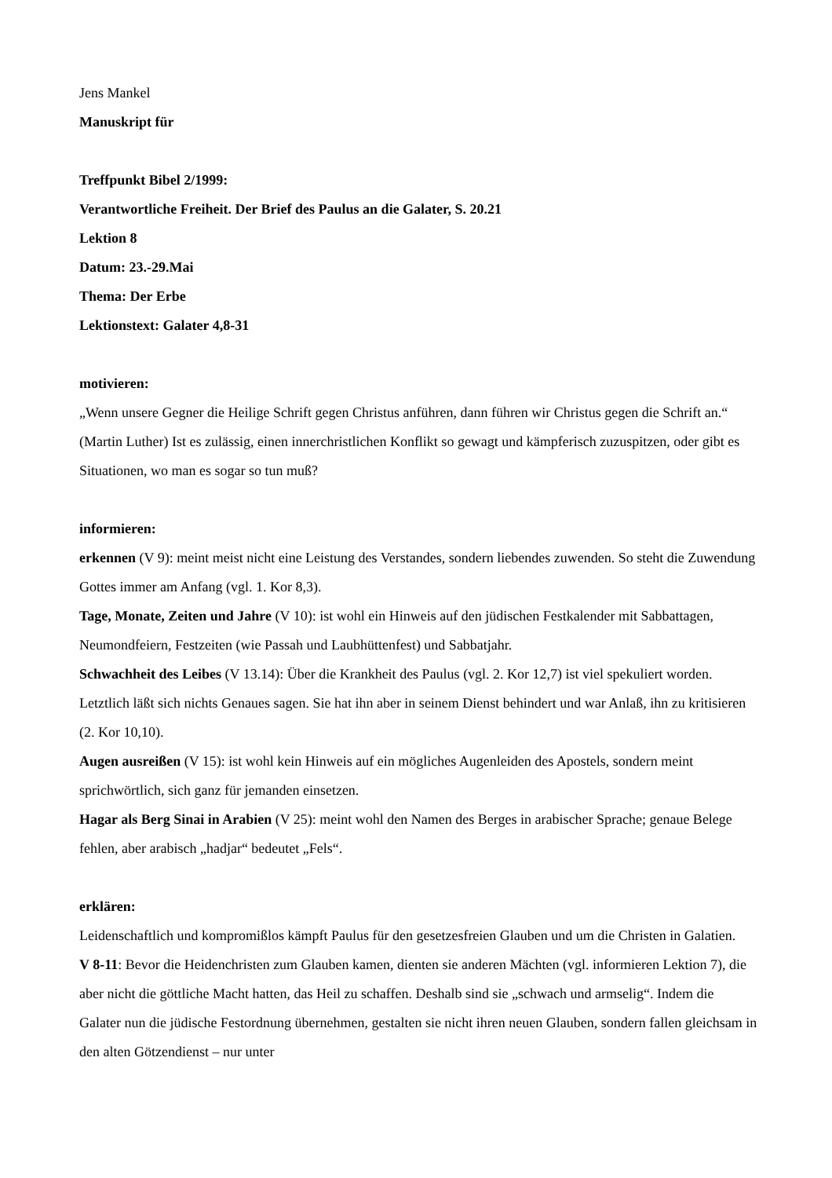Jens Mankel
Manuskript für
Treffpunkt Bibel 2/1999:
Verantwortliche Freiheit. Der Brief des Paulus an die Galater, S. 20.21
Lektion 8
Datum: 23.-29.Mai
Thema: Der Erbe
Lektionstext: Galater 4,8-31
motivieren:
„Wenn unsere Gegner die Heilige Schrift gegen Christus anführen, dann führen wir Christus gegen die Schrift an.“ (Martin Luther) Ist es zulässig, einen innerchristlichen Konflikt so gewagt und kämpferisch zuzuspitzen, oder gibt es Situationen, wo man es sogar so tun muß?
informieren:
erkennen (V 9): meint meist nicht eine Leistung des Verstandes, sondern liebendes zuwenden. So steht die Zuwendung Gottes immer am Anfang (vgl. 1. Kor 8,3).
Tage, Monate, Zeiten und Jahre (V 10): ist wohl ein Hinweis auf den jüdischen Festkalender mit Sabbattagen, Neumondfeiern, Festzeiten (wie Passah und Laubhüttenfest) und Sabbatjahr.
Schwachheit des Leibes (V 13.14): Über die Krankheit des Paulus (vgl. 2. Kor 12,7) ist viel spekuliert worden. Letztlich läßt sich nichts Genaues sagen. Sie hat ihn aber in seinem Dienst behindert und war Anlaß, ihn zu kritisieren (2. Kor 10,10).
Augen ausreißen (V 15): ist wohl kein Hinweis auf ein mögliches Augenleiden des Apostels, sondern meint sprichwörtlich, sich ganz für jemanden einsetzen.
Hagar als Berg Sinai in Arabien (V 25): meint wohl den Namen des Berges in arabischer Sprache; genaue Belege fehlen, aber arabisch „hadjar“ bedeutet „Fels“.
erklären:
Leidenschaftlich und kompromißlos kämpft Paulus für den gesetzesfreien Glauben und um die Christen in Galatien.
V 8-11: Bevor die Heidenchristen zum Glauben kamen, dienten sie anderen Mächten (vgl. informieren Lektion 7), die aber nicht die göttliche Macht hatten, das Heil zu schaffen. Deshalb sind sie „schwach und armselig“. Indem die Galater nun die jüdische Festordnung übernehmen, gestalten sie nicht ihren neuen Glauben, sondern fallen gleichsam in den alten Götzendienst – nur unter